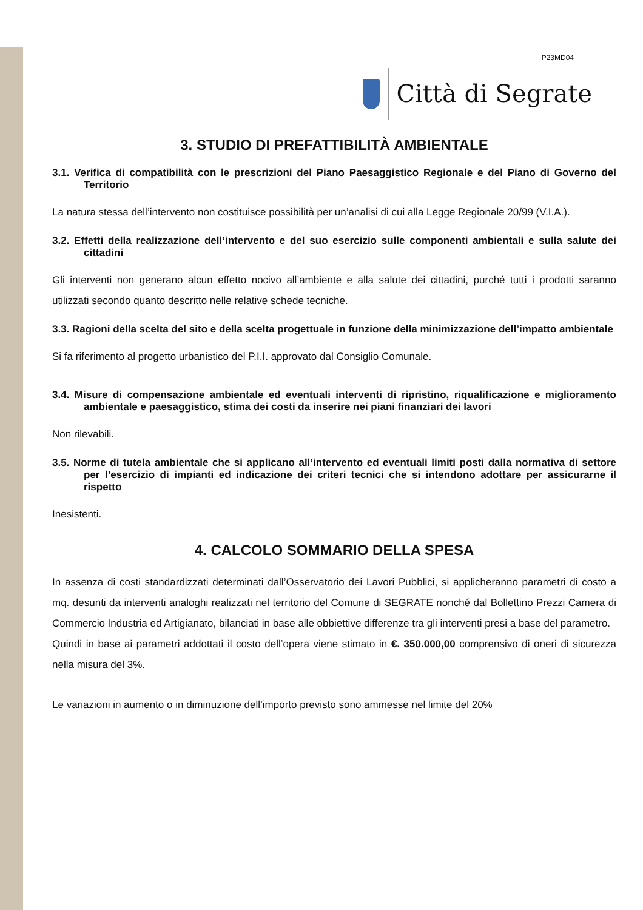P23MD04
Città di Segrate
3. STUDIO DI PREFATTIBILITÀ AMBIENTALE
3.1. Verifica di compatibilità con le prescrizioni del Piano Paesaggistico Regionale e del Piano di Governo del Territorio
La natura stessa dell’intervento non costituisce possibilità per un’analisi di cui alla Legge Regionale 20/99 (V.I.A.).
3.2. Effetti della realizzazione dell’intervento e del suo esercizio sulle componenti ambientali e sulla salute dei cittadini
Gli interventi non generano alcun effetto nocivo all’ambiente e alla salute dei cittadini, purché tutti i prodotti saranno utilizzati secondo quanto descritto nelle relative schede tecniche.
3.3. Ragioni della scelta del sito e della scelta progettuale in funzione della minimizzazione dell’impatto ambientale
Si fa riferimento al progetto urbanistico del P.I.I. approvato dal Consiglio Comunale.
3.4. Misure di compensazione ambientale ed eventuali interventi di ripristino, riqualificazione e miglioramento ambientale e paesaggistico, stima dei costi da inserire nei piani finanziari dei lavori
Non rilevabili.
3.5. Norme di tutela ambientale che si applicano all’intervento ed eventuali limiti posti dalla normativa di settore per l’esercizio di impianti ed indicazione dei criteri tecnici che si intendono adottare per assicurarne il rispetto
Inesistenti.
4. CALCOLO SOMMARIO DELLA SPESA
In assenza di costi standardizzati determinati dall’Osservatorio dei Lavori Pubblici, si applicheranno parametri di costo a mq. desunti da interventi analoghi realizzati nel territorio del Comune di SEGRATE nonché dal Bollettino Prezzi Camera di Commercio Industria ed Artigianato, bilanciati in base alle obbiettive differenze tra gli interventi presi a base del parametro.
Quindi in base ai parametri addottati il costo dell’opera viene stimato in €. 350.000,00 comprensivo di oneri di sicurezza nella misura del 3%.
Le variazioni in aumento o in diminuzione dell’importo previsto sono ammesse nel limite del 20%